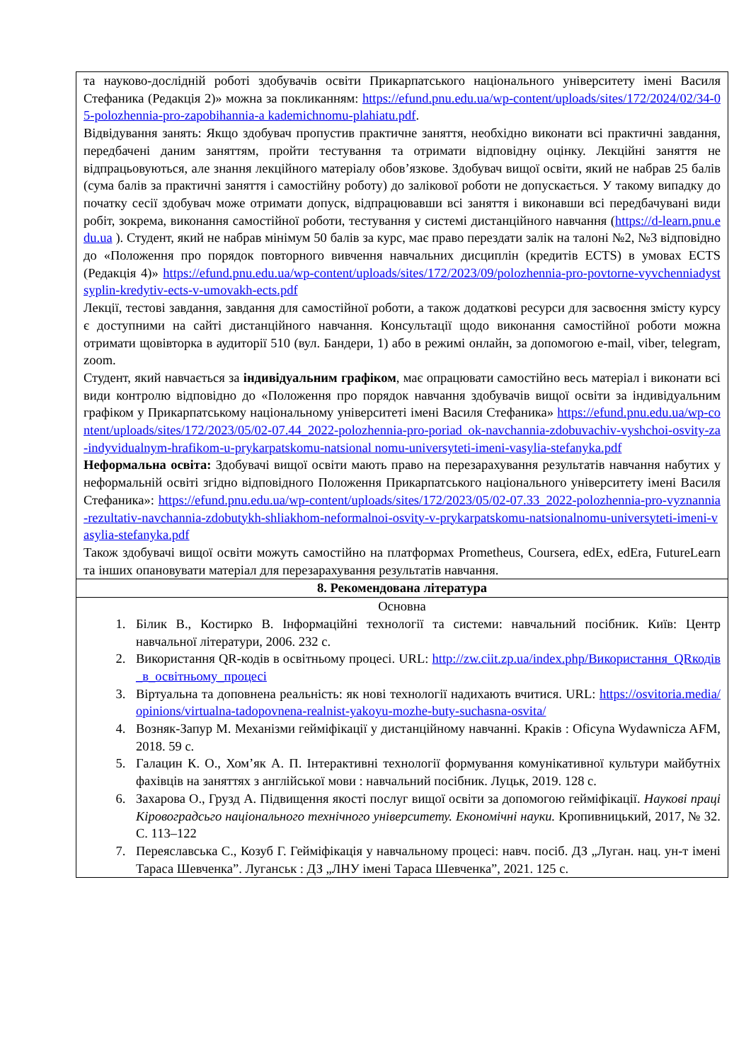| та науково-дослідній роботі здобувачів освіти Прикарпатського національного університету імені Василя Стефаника (Редакція 2)» можна за покликанням: https://efund.pnu.edu.ua/wp-content/uploads/sites/172/2024/02/34-05-polozhennia-pro-zapobihannia-a kademichnomu-plahiatu.pdf . Відвідування занять: Якщо здобувач пропустив практичне заняття, необхідно виконати всі практичні завдання, передбачені даним заняттям, пройти тестування та отримати відповідну оцінку. Лекційні заняття не відпрацьовуються, але знання лекційного матеріалу обов’язкове. Здобувач вищої освіти, який не набрав 25 балів (сума балів за практичні заняття і самостійну роботу) до залікової роботи не допускається. У такому випадку до початку сесії здобувач може отримати допуск, відпрацювавши всі заняття і виконавши всі передбачувані види робіт, зокрема, виконання самостійної роботи, тестування у системі дистанційного навчання ( https://d-learn.pnu.edu.ua ). Студент, який не набрав мінімум 50 балів за курс, має право перездати залік на талоні №2, №3 відповідно до «Положення про порядок повторного вивчення навчальних дисциплін (кредитів ECTS) в умовах ECTS (Редакція 4)» https://efund.pnu.edu.ua/wp-content/uploads/sites/172/2023/09/polozhennia-pro-povtorne-vyvchenniadystsyplin-kredytiv-ects-v-umovakh-ects.pdf Лекції, тестові завдання, завдання для самостійної роботи, а також додаткові ресурси для засвоєння змісту курсу є доступними на сайті дистанційного навчання. Консультації щодо виконання самостійної роботи можна отримати щовівторка в аудиторії 510 (вул. Бандери, 1) або в режимі онлайн, за допомогою e-mail, viber, telegram, zoom. Студент, який навчається за індивідуальним графіком , має опрацювати самостійно весь матеріал і виконати всі види контролю відповідно до «Положення про порядок навчання здобувачів вищої освіти за індивідуальним графіком у Прикарпатському національному університеті імені Василя Стефаника» https://efund.pnu.edu.ua/wp-content/uploads/sites/172/2023/05/02-07.44_2022-polozhennia-pro-poriad ok-navchannia-zdobuvachiv-vyshchoi-osvity-za-indyvidualnym-hrafikom-u-prykarpatskomu-natsional nomu-universyteti-imeni-vasylia-stefanyka.pdf Неформальна освіта: Здобувачі вищої освіти мають право на перезарахування результатів навчання набутих у неформальній освіті згідно відповідного Положення Прикарпатського національного університету імені Василя Стефаника»: https://efund.pnu.edu.ua/wp-content/uploads/sites/172/2023/05/02-07.33_2022-polozhennia-pro-vyznannia-rezultativ-navchannia-zdobutykh-shliakhom-neformalnoi-osvity-v-prykarpatskomu-natsionalnomu-universyteti-imeni-vasylia-stefanyka.pdf Також здобувачі вищої освіти можуть самостійно на платформах Prometheus, Coursera, edEx, edEra, FutureLearn та інших опановувати матеріал для перезарахування результатів навчання. |
| 8. Рекомендована література |
| Основна 1. Білик В., Костирко В. Інформаційні технології та системи: навчальний посібник. Київ: Центр навчальної літератури, 2006. 232 с. 2. Використання QR-кодів в освітньому процесі. URL: http://zw.ciit.zp.ua/index.php/Використання_QRкодів_в_освітньому_процесі 3. Віртуальна та доповнена реальність: як нові технології надихають вчитися. URL: https://osvitoria.media/opinions/virtualna-tadopovnena-realnist-yakoyu-mozhe-buty-suchasna-osvita/ 4. Возняк-Запур М. Механізми гейміфікації у дистанційному навчанні. Краків : Oficyna Wydawnicza AFM, 2018. 59 с. 5. Галацин К. О., Хом’як А. П. Інтерактивні технології формування комунікативної культури майбутніх фахівців на заняттях з англійської мови : навчальний посібник. Луцьк, 2019. 128 с. 6. Захарова О., Грузд А. Підвищення якості послуг вищої освіти за допомогою гейміфікації. Наукові праці Кіровоградсьго національного технічного університету. Економічні науки. Кропивницький, 2017, № 32. С. 113–122 7. Переяславська С., Козуб Г. Гейміфікація у навчальному процесі: навч. посіб. ДЗ „Луган. нац. ун-т імені Тараса Шевченка”. Луганськ : ДЗ „ЛНУ імені Тараса Шевченка”, 2021. 125 с. |